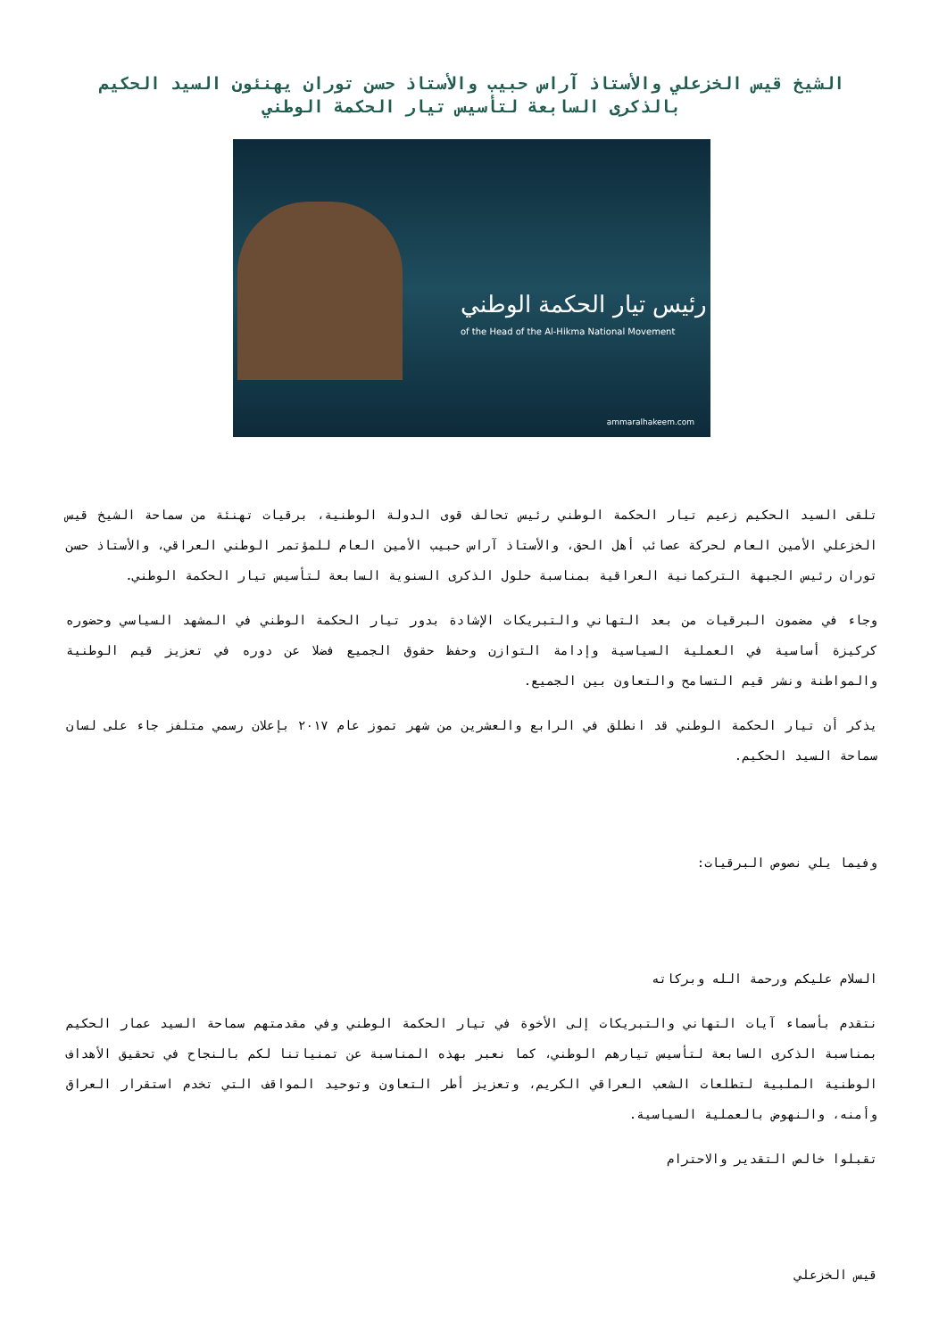الشيخ قيس الخزعلي والأستاذ آراس حبيب والأستاذ حسن توران يهنئون السيد الحكيم بالذكرى السابعة لتأسيس تيار الحكمة الوطني
رئيس تيار الحكمة الوطني
of the Head of the Al-Hikma National Movement
ammaralhakeem.com
تلقى السيد الحكيم زعيم تيار الحكمة الوطني رئيس تحالف قوى الدولة الوطنية، برقيات تهنئة من سماحة الشيخ قيس الخزعلي الأمين العام لحركة عصائب أهل الحق، والأستاذ آراس حبيب الأمين العام للمؤتمر الوطني العراقي، والأستاذ حسن توران رئيس الجبهة التركمانية العراقية بمناسبة حلول الذكرى السنوية السابعة لتأسيس تيار الحكمة الوطني.
وجاء في مضمون البرقيات من بعد التهاني والتبريكات الإشادة بدور تيار الحكمة الوطني في المشهد السياسي وحضوره كركيزة أساسية في العملية السياسية وإدامة التوازن وحفظ حقوق الجميع فضلا عن دوره في تعزيز قيم الوطنية والمواطنة ونشر قيم التسامح والتعاون بين الجميع.
يذكر أن تيار الحكمة الوطني قد انطلق في الرابع والعشرين من شهر تموز عام ٢٠١٧ بإعلان رسمي متلفز جاء على لسان سماحة السيد الحكيم.
وفيما يلي نصوص البرقيات:
السلام عليكم ورحمة الله وبركاته
نتقدم بأسماء آيات التهاني والتبريكات إلى الأخوة في تيار الحكمة الوطني وفي مقدمتهم سماحة السيد عمار الحكيم بمناسبة الذكرى السابعة لتأسيس تيارهم الوطني، كما نعبر بهذه المناسبة عن تمنياتنا لكم بالنجاح في تحقيق الأهداف الوطنية الملبية لتطلعات الشعب العراقي الكريم، وتعزيز أطر التعاون وتوحيد المواقف التي تخدم استقرار العراق وأمنه، والنهوض بالعملية السياسية.
تقبلوا خالص التقدير والاحترام
قيس الخزعلي